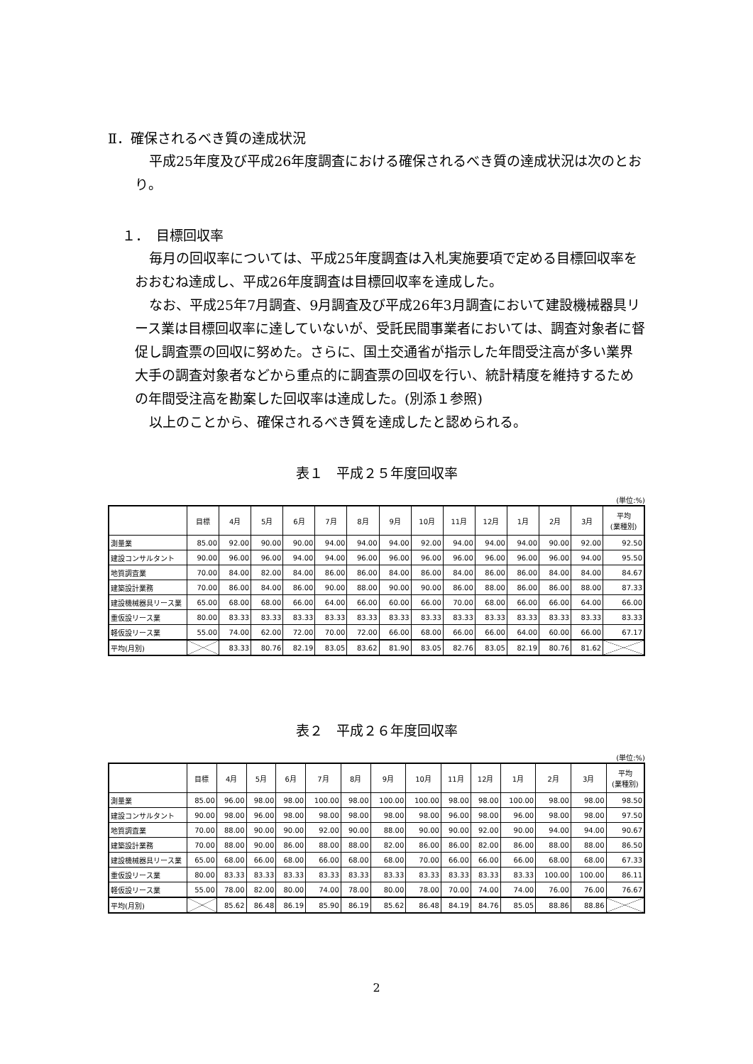Ⅱ．確保されるべき質の達成状況
平成25年度及び平成26年度調査における確保されるべき質の達成状況は次のとおり。
１．　目標回収率
毎月の回収率については、平成25年度調査は入札実施要項で定める目標回収率をおおむね達成し、平成26年度調査は目標回収率を達成した。
なお、平成25年7月調査、9月調査及び平成26年3月調査において建設機械器具リース業は目標回収率に達していないが、受託民間事業者においては、調査対象者に督促し調査票の回収に努めた。さらに、国土交通省が指示した年間受注高が多い業界大手の調査対象者などから重点的に調査票の回収を行い、統計精度を維持するための年間受注高を勘案した回収率は達成した。(別添１参照)
以上のことから、確保されるべき質を達成したと認められる。
表１　平成２５年度回収率
(単位:%)
| | 目標 | 4月 | 5月 | 6月 | 7月 | 8月 | 9月 | 10月 | 11月 | 12月 | 1月 | 2月 | 3月 | 平均 (業種別) |
| --- | --- | --- | --- | --- | --- | --- | --- | --- | --- | --- | --- | --- | --- | --- |
| 測量業 | 85.00 | 92.00 | 90.00 | 90.00 | 94.00 | 94.00 | 94.00 | 92.00 | 94.00 | 94.00 | 94.00 | 90.00 | 92.00 | 92.50 |
| 建設コンサルタント | 90.00 | 96.00 | 96.00 | 94.00 | 94.00 | 96.00 | 96.00 | 96.00 | 96.00 | 96.00 | 96.00 | 96.00 | 94.00 | 95.50 |
| 地質調査業 | 70.00 | 84.00 | 82.00 | 84.00 | 86.00 | 86.00 | 84.00 | 86.00 | 84.00 | 86.00 | 86.00 | 84.00 | 84.00 | 84.67 |
| 建築設計業務 | 70.00 | 86.00 | 84.00 | 86.00 | 90.00 | 88.00 | 90.00 | 90.00 | 86.00 | 88.00 | 86.00 | 86.00 | 88.00 | 87.33 |
| 建設機械器具リース業 | 65.00 | 68.00 | 68.00 | 66.00 | 64.00 | 66.00 | 60.00 | 66.00 | 70.00 | 68.00 | 66.00 | 66.00 | 64.00 | 66.00 |
| 重仮設リース業 | 80.00 | 83.33 | 83.33 | 83.33 | 83.33 | 83.33 | 83.33 | 83.33 | 83.33 | 83.33 | 83.33 | 83.33 | 83.33 | 83.33 |
| 軽仮設リース業 | 55.00 | 74.00 | 62.00 | 72.00 | 70.00 | 72.00 | 66.00 | 68.00 | 66.00 | 66.00 | 64.00 | 60.00 | 66.00 | 67.17 |
| 平均(月別) | | 83.33 | 80.76 | 82.19 | 83.05 | 83.62 | 81.90 | 83.05 | 82.76 | 83.05 | 82.19 | 80.76 | 81.62 | |
表２　平成２６年度回収率
(単位:%)
| | 目標 | 4月 | 5月 | 6月 | 7月 | 8月 | 9月 | 10月 | 11月 | 12月 | 1月 | 2月 | 3月 | 平均 (業種別) |
| --- | --- | --- | --- | --- | --- | --- | --- | --- | --- | --- | --- | --- | --- | --- |
| 測量業 | 85.00 | 96.00 | 98.00 | 98.00 | 100.00 | 98.00 | 100.00 | 100.00 | 98.00 | 98.00 | 100.00 | 98.00 | 98.00 | 98.50 |
| 建設コンサルタント | 90.00 | 98.00 | 96.00 | 98.00 | 98.00 | 98.00 | 98.00 | 98.00 | 96.00 | 98.00 | 96.00 | 98.00 | 98.00 | 97.50 |
| 地質調査業 | 70.00 | 88.00 | 90.00 | 90.00 | 92.00 | 90.00 | 88.00 | 90.00 | 90.00 | 92.00 | 90.00 | 94.00 | 94.00 | 90.67 |
| 建築設計業務 | 70.00 | 88.00 | 90.00 | 86.00 | 88.00 | 88.00 | 82.00 | 86.00 | 86.00 | 82.00 | 86.00 | 88.00 | 88.00 | 86.50 |
| 建設機械器具リース業 | 65.00 | 68.00 | 66.00 | 68.00 | 66.00 | 68.00 | 68.00 | 70.00 | 66.00 | 66.00 | 66.00 | 68.00 | 68.00 | 67.33 |
| 重仮設リース業 | 80.00 | 83.33 | 83.33 | 83.33 | 83.33 | 83.33 | 83.33 | 83.33 | 83.33 | 83.33 | 83.33 | 100.00 | 100.00 | 86.11 |
| 軽仮設リース業 | 55.00 | 78.00 | 82.00 | 80.00 | 74.00 | 78.00 | 80.00 | 78.00 | 70.00 | 74.00 | 74.00 | 76.00 | 76.00 | 76.67 |
| 平均(月別) | | 85.62 | 86.48 | 86.19 | 85.90 | 86.19 | 85.62 | 86.48 | 84.19 | 84.76 | 85.05 | 88.86 | 88.86 | |
2